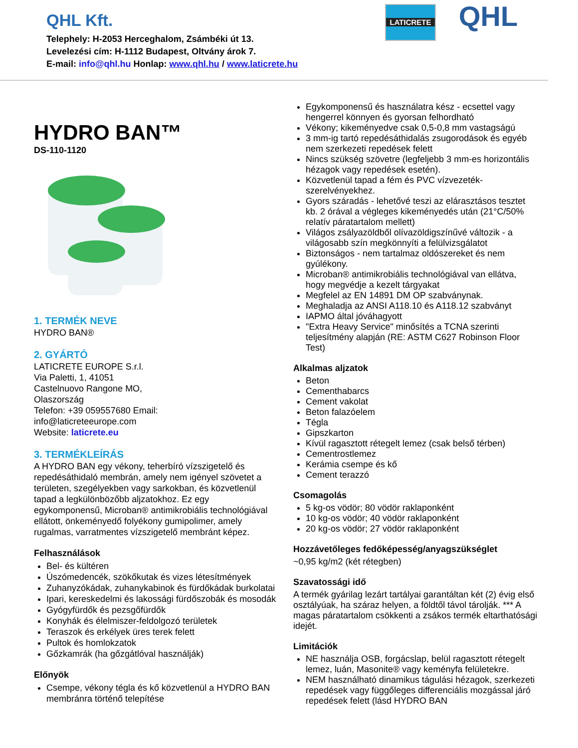QHL Kft.
Telephely: H-2053 Herceghalom, Zsámbéki út 13.
Levelezési cím: H-1112 Budapest, Oltvány árok 7.
E-mail: info@qhl.hu Honlap: www.qhl.hu / www.laticrete.hu
LATICRETE QHL
HYDRO BAN™
DS-110-1120
1. TERMÉK NEVE
HYDRO BAN®
2. GYÁRTÓ
LATICRETE EUROPE S.r.l.
Via Paletti, 1, 41051
Castelnuovo Rangone MO,
Olaszország
Telefon: +39 059557680 Email:
info@laticreteeurope.com
Website: laticrete.eu
3. TERMÉKLEÍRÁS
A HYDRO BAN egy vékony, teherbíró vízszigetelő és repedésáthidaló membrán, amely nem igényel szövetet a területen, szegélyekben vagy sarkokban, és közvetlenül tapad a legkülönbözőbb aljzatokhoz. Ez egy egykomponensű, Microban® antimikrobiális technológiával ellátott, önkeményedő folyékony gumipolimer, amely rugalmas, varratmentes vízszigetelő membránt képez.
Felhasználások
Bel- és kültéren
Úszómedencék, szökőkutak és vizes létesítmények
Zuhanyzókádak, zuhanykabinok és fürdőkádak burkolatai
Ipari, kereskedelmi és lakossági fürdőszobák és mosodák
Gyógyfürdők és pezsgőfürdők
Konyhák és élelmiszer-feldolgozó területek
Teraszok és erkélyek üres terek felett
Pultok és homlokzatok
Gőzkamrák (ha gőzgátlóval használják)
Előnyök
Csempe, vékony tégla és kő közvetlenül a HYDRO BAN membránra történő telepítése
Egykomponensű és használatra kész - ecsettel vagy hengerrel könnyen és gyorsan felhordható
Vékony; kikeményedve csak 0,5-0,8 mm vastagságú
3 mm-ig tartó repedésáthidalás zsugorodások és egyéb nem szerkezeti repedések felett
Nincs szükség szövetre (legfeljebb 3 mm-es horizontális hézagok vagy repedések esetén).
Közvetlenül tapad a fém és PVC vízvezeték-szerelvényekhez.
Gyors száradás - lehetővé teszi az elárasztásos tesztet kb. 2 órával a végleges kikeményedés után (21°C/50% relatív páratartalom mellett)
Világos zsályazöldből olívazöldigszínűvé változik - a világosabb szín megkönnyíti a felülvizsgálatot
Biztonságos - nem tartalmaz oldószereket és nem gyúlékony.
Microban® antimikrobiális technológiával van ellátva, hogy megvédje a kezelt tárgyakat
Megfelel az EN 14891 DM OP szabványnak.
Meghaladja az ANSI A118.10 és A118.12 szabványt
IAPMO által jóváhagyott
"Extra Heavy Service" minősítés a TCNA szerinti teljesítmény alapján (RE: ASTM C627 Robinson Floor Test)
Alkalmas aljzatok
Beton
Cementhabarcs
Cement vakolat
Beton falazóelem
Tégla
Gipszkarton
Kívül ragasztott rétegelt lemez (csak belső térben)
Cementrostlemez
Kerámia csempe és kő
Cement terazzó
Csomagolás
5 kg-os vödör; 80 vödör raklaponként
10 kg-os vödör; 40 vödör raklaponként
20 kg-os vödör; 27 vödör raklaponként
Hozzávetőleges fedőképesség/anyagszükséglet
~0,95 kg/m2 (két rétegben)
Szavatossági idő
A termék gyárilag lezárt tartályai garantáltan két (2) évig első osztályúak, ha száraz helyen, a földtől távol tárolják. *** A magas páratartalom csökkenti a zsákos termék eltarthatósági idejét.
Limitációk
NE használja OSB, forgácslap, belül ragasztott rétegelt lemez, luán, Masonite® vagy keményfa felületekre.
NEM használható dinamikus tágulási hézagok, szerkezeti repedések vagy függőleges differenciális mozgással járó repedések felett (lásd HYDRO BAN